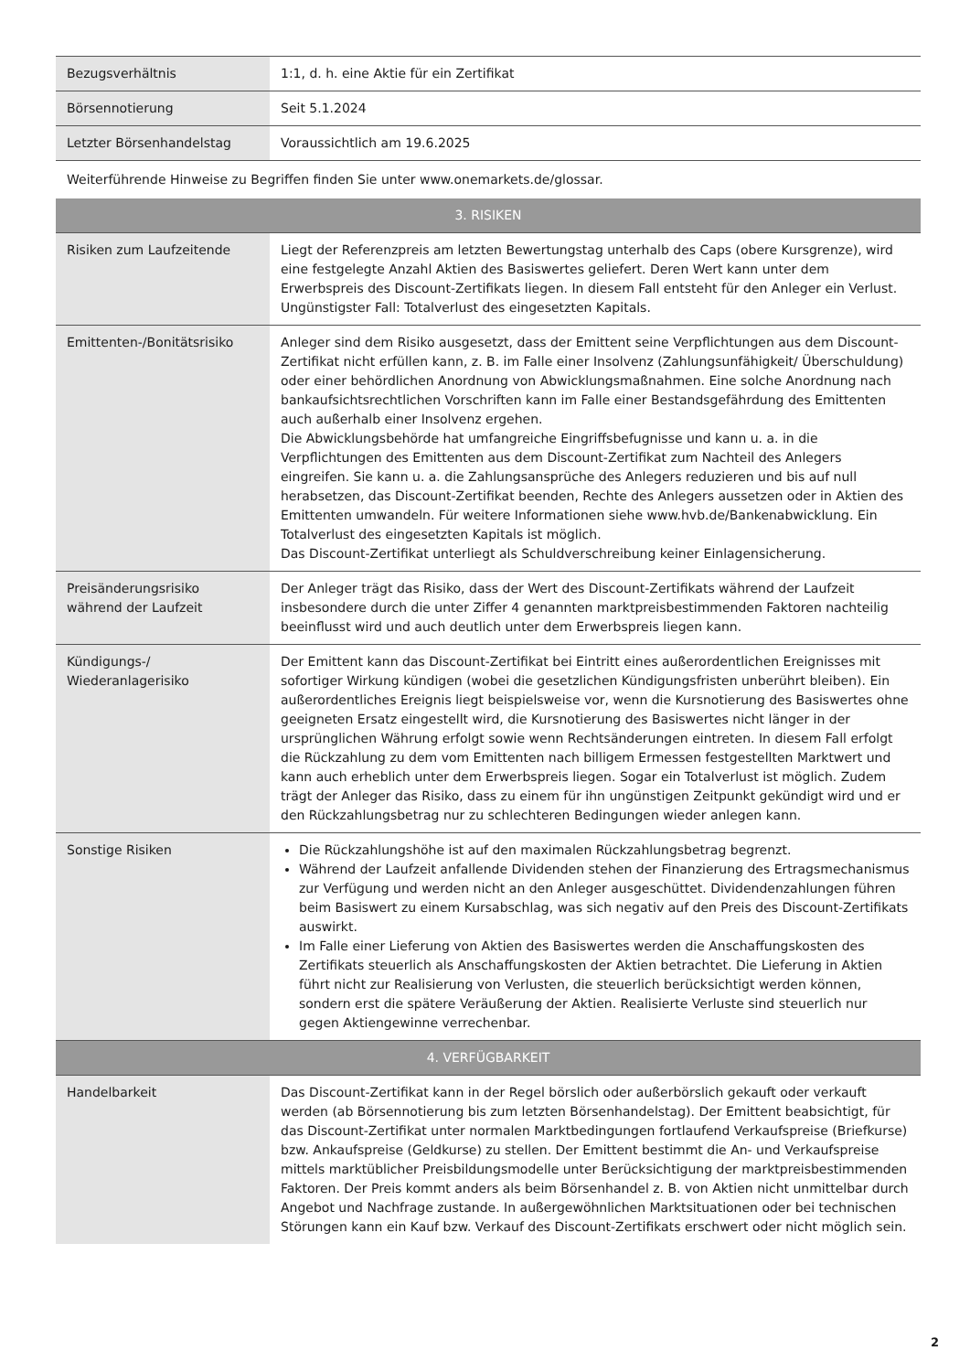| Bezugsverhältnis | 1:1, d. h. eine Aktie für ein Zertifikat |
| Börsennotierung | Seit 5.1.2024 |
| Letzter Börsenhandelstag | Voraussichtlich am 19.6.2025 |
| Weiterführende Hinweise zu Begriffen finden Sie unter www.onemarkets.de/glossar. | |
| 3. RISIKEN | |
| Risiken zum Laufzeitende | Liegt der Referenzpreis am letzten Bewertungstag unterhalb des Caps (obere Kursgrenze), wird eine festgelegte Anzahl Aktien des Basiswertes geliefert. Deren Wert kann unter dem Erwerbspreis des Discount-Zertifikats liegen. In diesem Fall entsteht für den Anleger ein Verlust. Ungünstigster Fall: Totalverlust des eingesetzten Kapitals. |
| Emittenten-/Bonitätsrisiko | Anleger sind dem Risiko ausgesetzt, dass der Emittent seine Verpflichtungen aus dem Discount-Zertifikat nicht erfüllen kann, z. B. im Falle einer Insolvenz (Zahlungsunfähigkeit/ Überschuldung) oder einer behördlichen Anordnung von Abwicklungsmaßnahmen. Eine solche Anordnung nach bankaufsichtsrechtlichen Vorschriften kann im Falle einer Bestandsgefährdung des Emittenten auch außerhalb einer Insolvenz ergehen. Die Abwicklungsbehörde hat umfangreiche Eingriffsbefugnisse und kann u. a. in die Verpflichtungen des Emittenten aus dem Discount-Zertifikat zum Nachteil des Anlegers eingreifen. Sie kann u. a. die Zahlungsansprüche des Anlegers reduzieren und bis auf null herabsetzen, das Discount-Zertifikat beenden, Rechte des Anlegers aussetzen oder in Aktien des Emittenten umwandeln. Für weitere Informationen siehe www.hvb.de/Bankenabwicklung. Ein Totalverlust des eingesetzten Kapitals ist möglich. Das Discount-Zertifikat unterliegt als Schuldverschreibung keiner Einlagensicherung. |
| Preisänderungsrisiko während der Laufzeit | Der Anleger trägt das Risiko, dass der Wert des Discount-Zertifikats während der Laufzeit insbesondere durch die unter Ziffer 4 genannten marktpreisbestimmenden Faktoren nachteilig beeinflusst wird und auch deutlich unter dem Erwerbspreis liegen kann. |
| Kündigungs-/ Wiederanlagerisiko | Der Emittent kann das Discount-Zertifikat bei Eintritt eines außerordentlichen Ereignisses mit sofortiger Wirkung kündigen (wobei die gesetzlichen Kündigungsfristen unberührt bleiben). Ein außerordentliches Ereignis liegt beispielsweise vor, wenn die Kursnotierung des Basiswertes ohne geeigneten Ersatz eingestellt wird, die Kursnotierung des Basiswertes nicht länger in der ursprünglichen Währung erfolgt sowie wenn Rechtsänderungen eintreten. In diesem Fall erfolgt die Rückzahlung zu dem vom Emittenten nach billigem Ermessen festgestellten Marktwert und kann auch erheblich unter dem Erwerbspreis liegen. Sogar ein Totalverlust ist möglich. Zudem trägt der Anleger das Risiko, dass zu einem für ihn ungünstigen Zeitpunkt gekündigt wird und er den Rückzahlungsbetrag nur zu schlechteren Bedingungen wieder anlegen kann. |
| Sonstige Risiken | Die Rückzahlungshöhe ist auf den maximalen Rückzahlungsbetrag begrenzt. Während der Laufzeit anfallende Dividenden stehen der Finanzierung des Ertragsmechanismus zur Verfügung und werden nicht an den Anleger ausgeschüttet. Dividendenzahlungen führen beim Basiswert zu einem Kursabschlag, was sich negativ auf den Preis des Discount-Zertifikats auswirkt. Im Falle einer Lieferung von Aktien des Basiswertes werden die Anschaffungskosten des Zertifikats steuerlich als Anschaffungskosten der Aktien betrachtet. Die Lieferung in Aktien führt nicht zur Realisierung von Verlusten, die steuerlich berücksichtigt werden können, sondern erst die spätere Veräußerung der Aktien. Realisierte Verluste sind steuerlich nur gegen Aktiengewinne verrechenbar. |
| 4. VERFÜGBARKEIT | |
| Handelbarkeit | Das Discount-Zertifikat kann in der Regel börslich oder außerbörslich gekauft oder verkauft werden (ab Börsennotierung bis zum letzten Börsenhandelstag). Der Emittent beabsichtigt, für das Discount-Zertifikat unter normalen Marktbedingungen fortlaufend Verkaufspreise (Briefkurse) bzw. Ankaufspreise (Geldkurse) zu stellen. Der Emittent bestimmt die An- und Verkaufspreise mittels marktüblicher Preisbildungsmodelle unter Berücksichtigung der marktpreisbestimmenden Faktoren. Der Preis kommt anders als beim Börsenhandel z. B. von Aktien nicht unmittelbar durch Angebot und Nachfrage zustande. In außergewöhnlichen Marktsituationen oder bei technischen Störungen kann ein Kauf bzw. Verkauf des Discount-Zertifikats erschwert oder nicht möglich sein. |
2